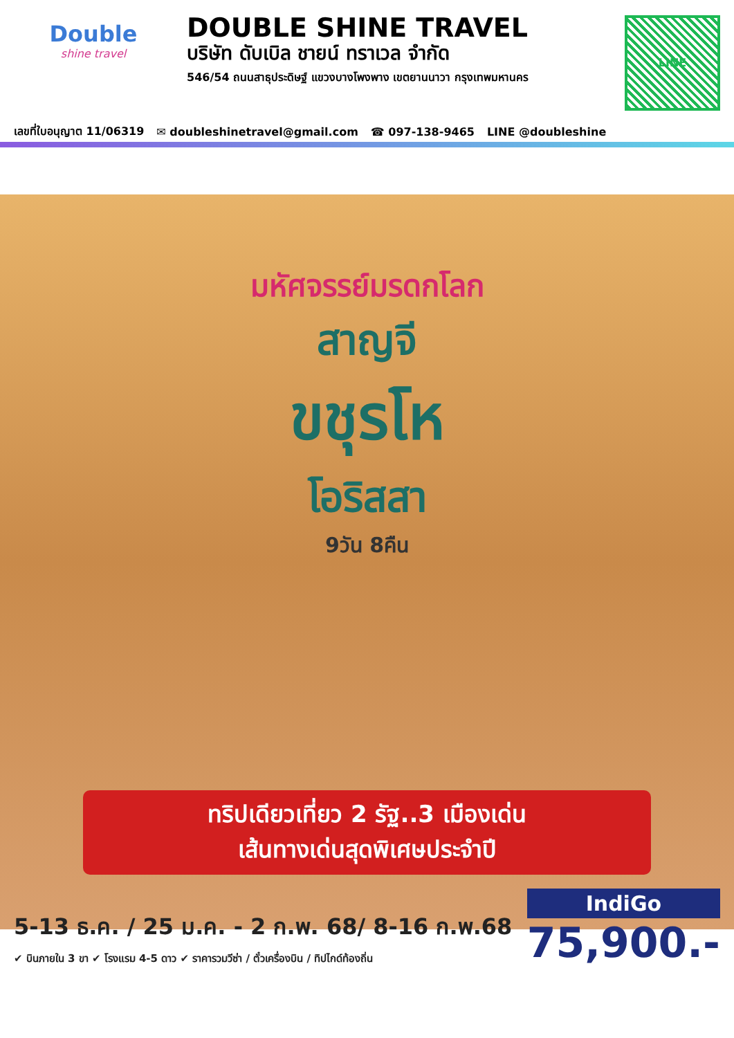Double
shine travel
DOUBLE SHINE TRAVEL
บริษัท ดับเบิล ชายน์ ทราเวล จำกัด
546/54 ถนนสาธุประดิษฐ์ แขวงบางโพงพาง เขตยานนาวา กรุงเทพมหานคร
LINE
เลขที่ใบอนุญาต 11/06319 ✉ doubleshinetravel@gmail.com ☎ 097-138-9465 LINE @doubleshine
มหัศจรรย์มรดกโลก
สาญจี
ขชุรโห
โอริสสา
9วัน 8คืน
ทริปเดียวเที่ยว 2 รัฐ..3 เมืองเด่น
เส้นทางเด่นสุดพิเศษประจำปี
5-13 ธ.ค. / 25 ม.ค. - 2 ก.พ. 68/ 8-16 ก.พ.68
✔ บินภายใน 3 ขา ✔ โรงแรม 4-5 ดาว ✔ ราคารวมวีซ่า / ตั๋วเครื่องบิน / ทิปไกด์ท้องถิ่น
IndiGo
75,900.-